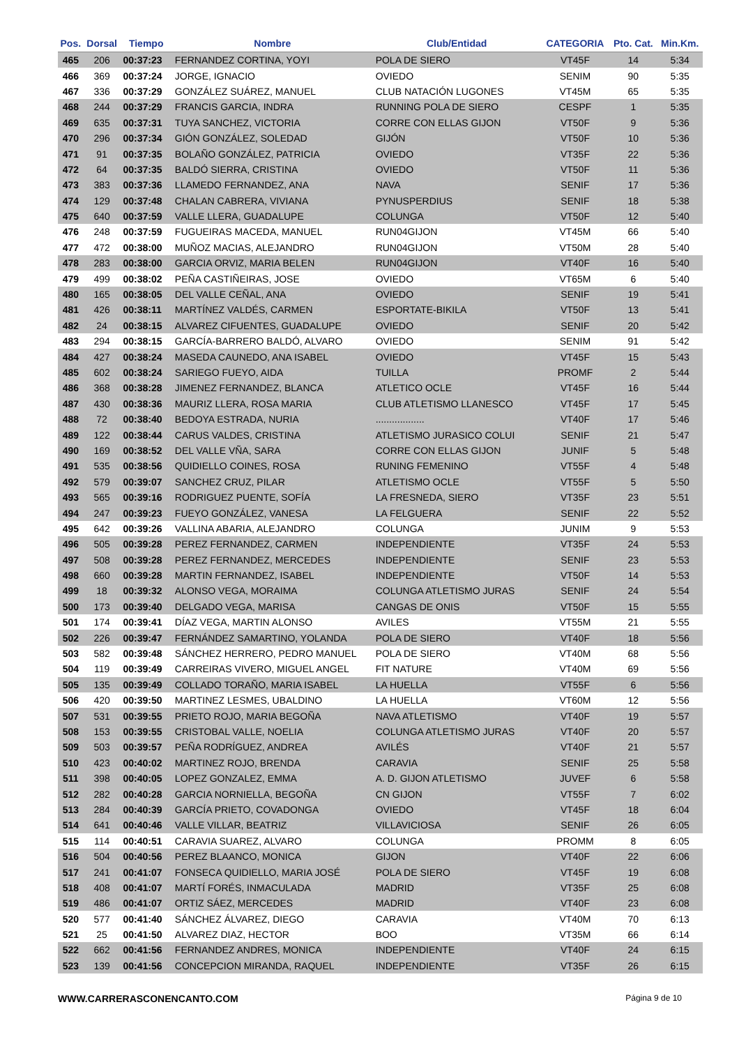| Pos. | Dorsal | Tiempo | Nombre | Club/Entidad | CATEGORIA | Pto. Cat. | Min.Km. |
| --- | --- | --- | --- | --- | --- | --- | --- |
| 465 | 206 | 00:37:23 | FERNANDEZ CORTINA, YOYI | POLA DE SIERO | VT45F | 14 | 5:34 |
| 466 | 369 | 00:37:24 | JORGE, IGNACIO | OVIEDO | SENIM | 90 | 5:35 |
| 467 | 336 | 00:37:29 | GONZÁLEZ SUÁREZ, MANUEL | CLUB NATACIÓN LUGONES | VT45M | 65 | 5:35 |
| 468 | 244 | 00:37:29 | FRANCIS GARCIA, INDRA | RUNNING POLA DE SIERO | CESPF | 1 | 5:35 |
| 469 | 635 | 00:37:31 | TUYA SANCHEZ, VICTORIA | CORRE CON ELLAS GIJON | VT50F | 9 | 5:36 |
| 470 | 296 | 00:37:34 | GIÓN GONZÁLEZ, SOLEDAD | GIJÓN | VT50F | 10 | 5:36 |
| 471 | 91 | 00:37:35 | BOLAÑO GONZÁLEZ, PATRICIA | OVIEDO | VT35F | 22 | 5:36 |
| 472 | 64 | 00:37:35 | BALDÓ SIERRA, CRISTINA | OVIEDO | VT50F | 11 | 5:36 |
| 473 | 383 | 00:37:36 | LLAMEDO FERNANDEZ, ANA | NAVA | SENIF | 17 | 5:36 |
| 474 | 129 | 00:37:48 | CHALAN CABRERA, VIVIANA | PYNUSPERDIUS | SENIF | 18 | 5:38 |
| 475 | 640 | 00:37:59 | VALLE LLERA, GUADALUPE | COLUNGA | VT50F | 12 | 5:40 |
| 476 | 248 | 00:37:59 | FUGUEIRAS MACEDA, MANUEL | RUN04GIJON | VT45M | 66 | 5:40 |
| 477 | 472 | 00:38:00 | MUÑOZ MACIAS, ALEJANDRO | RUN04GIJON | VT50M | 28 | 5:40 |
| 478 | 283 | 00:38:00 | GARCIA ORVIZ, MARIA BELEN | RUN04GIJON | VT40F | 16 | 5:40 |
| 479 | 499 | 00:38:02 | PEÑA CASTIÑEIRAS, JOSE | OVIEDO | VT65M | 6 | 5:40 |
| 480 | 165 | 00:38:05 | DEL VALLE CEÑAL, ANA | OVIEDO | SENIF | 19 | 5:41 |
| 481 | 426 | 00:38:11 | MARTÍNEZ VALDÉS, CARMEN | ESPORTATE-BIKILA | VT50F | 13 | 5:41 |
| 482 | 24 | 00:38:15 | ALVAREZ CIFUENTES, GUADALUPE | OVIEDO | SENIF | 20 | 5:42 |
| 483 | 294 | 00:38:15 | GARCÍA-BARRERO BALDÓ, ALVARO | OVIEDO | SENIM | 91 | 5:42 |
| 484 | 427 | 00:38:24 | MASEDA CAUNEDO, ANA ISABEL | OVIEDO | VT45F | 15 | 5:43 |
| 485 | 602 | 00:38:24 | SARIEGO FUEYO, AIDA | TUILLA | PROMF | 2 | 5:44 |
| 486 | 368 | 00:38:28 | JIMENEZ FERNANDEZ, BLANCA | ATLETICO OCLE | VT45F | 16 | 5:44 |
| 487 | 430 | 00:38:36 | MAURIZ LLERA, ROSA MARIA | CLUB ATLETISMO LLANESCO | VT45F | 17 | 5:45 |
| 488 | 72 | 00:38:40 | BEDOYA ESTRADA, NURIA | .................. | VT40F | 17 | 5:46 |
| 489 | 122 | 00:38:44 | CARUS VALDES, CRISTINA | ATLETISMO JURASICO COLUI | SENIF | 21 | 5:47 |
| 490 | 169 | 00:38:52 | DEL VALLE VÑA, SARA | CORRE CON ELLAS GIJON | JUNIF | 5 | 5:48 |
| 491 | 535 | 00:38:56 | QUIDIELLO COINES, ROSA | RUNING FEMENINO | VT55F | 4 | 5:48 |
| 492 | 579 | 00:39:07 | SANCHEZ CRUZ, PILAR | ATLETISMO OCLE | VT55F | 5 | 5:50 |
| 493 | 565 | 00:39:16 | RODRIGUEZ PUENTE, SOFÍA | LA FRESNEDA, SIERO | VT35F | 23 | 5:51 |
| 494 | 247 | 00:39:23 | FUEYO GONZÁLEZ, VANESA | LA FELGUERA | SENIF | 22 | 5:52 |
| 495 | 642 | 00:39:26 | VALLINA ABARIA, ALEJANDRO | COLUNGA | JUNIM | 9 | 5:53 |
| 496 | 505 | 00:39:28 | PEREZ FERNANDEZ, CARMEN | INDEPENDIENTE | VT35F | 24 | 5:53 |
| 497 | 508 | 00:39:28 | PEREZ FERNANDEZ, MERCEDES | INDEPENDIENTE | SENIF | 23 | 5:53 |
| 498 | 660 | 00:39:28 | MARTIN FERNANDEZ, ISABEL | INDEPENDIENTE | VT50F | 14 | 5:53 |
| 499 | 18 | 00:39:32 | ALONSO VEGA, MORAIMA | COLUNGA ATLETISMO JURAS | SENIF | 24 | 5:54 |
| 500 | 173 | 00:39:40 | DELGADO VEGA, MARISA | CANGAS DE ONIS | VT50F | 15 | 5:55 |
| 501 | 174 | 00:39:41 | DÍAZ VEGA, MARTIN ALONSO | AVILES | VT55M | 21 | 5:55 |
| 502 | 226 | 00:39:47 | FERNÁNDEZ SAMARTINO, YOLANDA | POLA DE SIERO | VT40F | 18 | 5:56 |
| 503 | 582 | 00:39:48 | SÁNCHEZ HERRERO, PEDRO MANUEL | POLA DE SIERO | VT40M | 68 | 5:56 |
| 504 | 119 | 00:39:49 | CARREIRAS VIVERO, MIGUEL ANGEL | FIT NATURE | VT40M | 69 | 5:56 |
| 505 | 135 | 00:39:49 | COLLADO TORAÑO, MARIA ISABEL | LA HUELLA | VT55F | 6 | 5:56 |
| 506 | 420 | 00:39:50 | MARTINEZ LESMES, UBALDINO | LA HUELLA | VT60M | 12 | 5:56 |
| 507 | 531 | 00:39:55 | PRIETO ROJO, MARIA BEGOÑA | NAVA ATLETISMO | VT40F | 19 | 5:57 |
| 508 | 153 | 00:39:55 | CRISTOBAL VALLE, NOELIA | COLUNGA ATLETISMO JURAS | VT40F | 20 | 5:57 |
| 509 | 503 | 00:39:57 | PEÑA RODRÍGUEZ, ANDREA | AVILÉS | VT40F | 21 | 5:57 |
| 510 | 423 | 00:40:02 | MARTINEZ ROJO, BRENDA | CARAVIA | SENIF | 25 | 5:58 |
| 511 | 398 | 00:40:05 | LOPEZ GONZALEZ, EMMA | A. D. GIJON ATLETISMO | JUVEF | 6 | 5:58 |
| 512 | 282 | 00:40:28 | GARCIA NORNIELLA, BEGOÑA | CN GIJON | VT55F | 7 | 6:02 |
| 513 | 284 | 00:40:39 | GARCÍA PRIETO, COVADONGA | OVIEDO | VT45F | 18 | 6:04 |
| 514 | 641 | 00:40:46 | VALLE VILLAR, BEATRIZ | VILLAVICIOSA | SENIF | 26 | 6:05 |
| 515 | 114 | 00:40:51 | CARAVIA SUAREZ, ALVARO | COLUNGA | PROMM | 8 | 6:05 |
| 516 | 504 | 00:40:56 | PEREZ BLAANCO, MONICA | GIJON | VT40F | 22 | 6:06 |
| 517 | 241 | 00:41:07 | FONSECA QUIDIELLO, MARIA JOSÉ | POLA DE SIERO | VT45F | 19 | 6:08 |
| 518 | 408 | 00:41:07 | MARTÍ FORÉS, INMACULADA | MADRID | VT35F | 25 | 6:08 |
| 519 | 486 | 00:41:07 | ORTIZ SÁEZ, MERCEDES | MADRID | VT40F | 23 | 6:08 |
| 520 | 577 | 00:41:40 | SÁNCHEZ ÁLVAREZ, DIEGO | CARAVIA | VT40M | 70 | 6:13 |
| 521 | 25 | 00:41:50 | ALVAREZ DIAZ, HECTOR | BOO | VT35M | 66 | 6:14 |
| 522 | 662 | 00:41:56 | FERNANDEZ ANDRES, MONICA | INDEPENDIENTE | VT40F | 24 | 6:15 |
| 523 | 139 | 00:41:56 | CONCEPCION MIRANDA, RAQUEL | INDEPENDIENTE | VT35F | 26 | 6:15 |
WWW.CARRERASCONENCANTO.COM Página 9 de 10